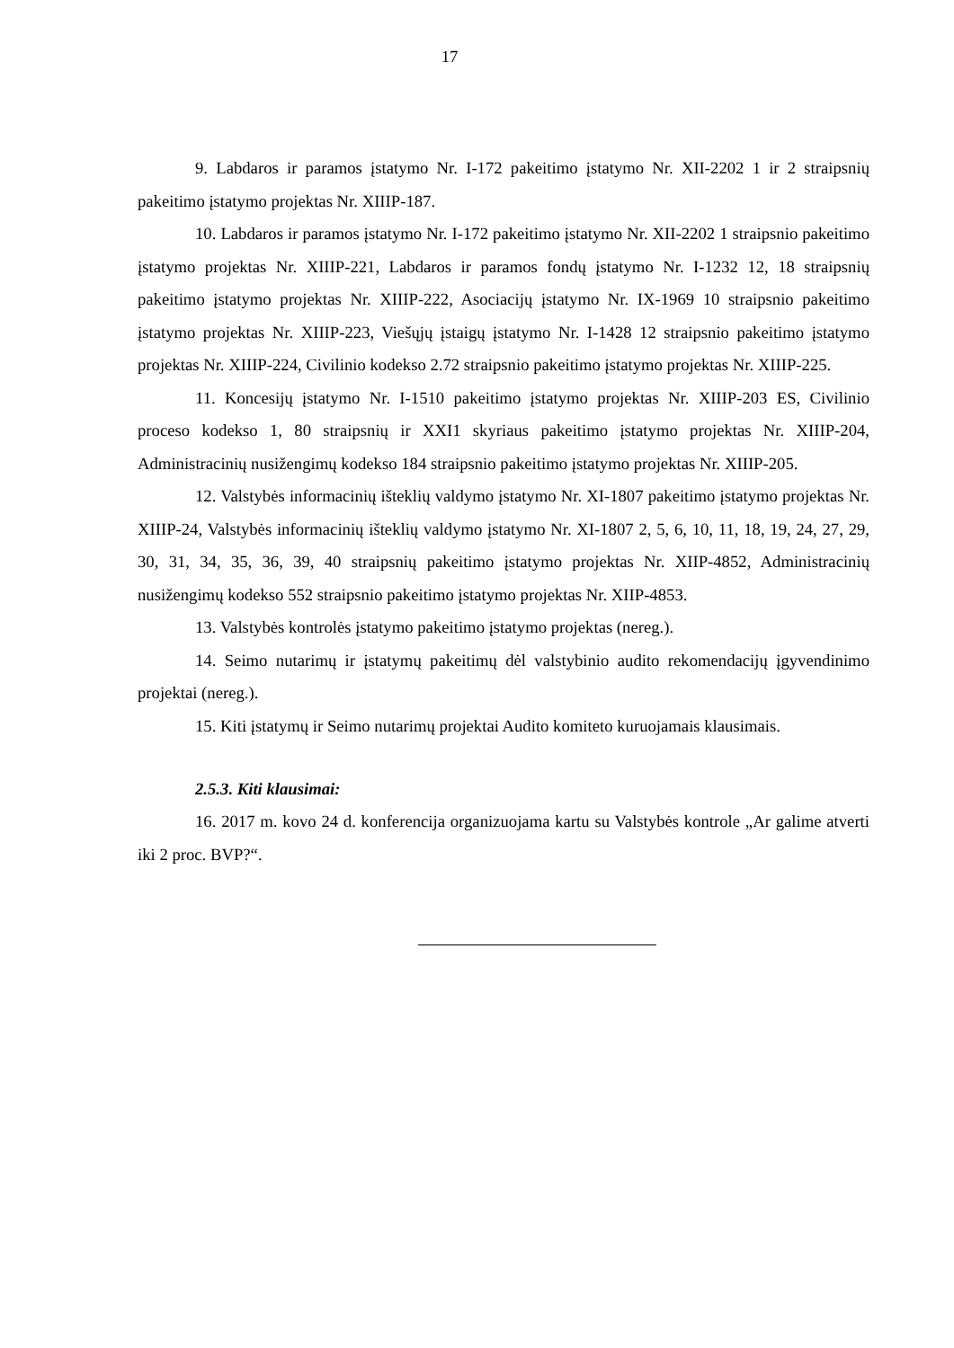17
9. Labdaros ir paramos įstatymo Nr. I-172 pakeitimo įstatymo Nr. XII-2202 1 ir 2 straipsnių pakeitimo įstatymo projektas Nr. XIIIP-187.
10. Labdaros ir paramos įstatymo Nr. I-172 pakeitimo įstatymo Nr. XII-2202 1 straipsnio pakeitimo įstatymo projektas Nr. XIIIP-221, Labdaros ir paramos fondų įstatymo Nr. I-1232 12, 18 straipsnių pakeitimo įstatymo projektas Nr. XIIIP-222, Asociacijų įstatymo Nr. IX-1969 10 straipsnio pakeitimo įstatymo projektas Nr. XIIIP-223, Viešųjų įstaigų įstatymo Nr. I-1428 12 straipsnio pakeitimo įstatymo projektas Nr. XIIIP-224, Civilinio kodekso 2.72 straipsnio pakeitimo įstatymo projektas Nr. XIIIP-225.
11. Koncesijų įstatymo Nr. I-1510 pakeitimo įstatymo projektas Nr. XIIIP-203 ES, Civilinio proceso kodekso 1, 80 straipsnių ir XXI1 skyriaus pakeitimo įstatymo projektas Nr. XIIIP-204, Administracinių nusižengimų kodekso 184 straipsnio pakeitimo įstatymo projektas Nr. XIIIP-205.
12. Valstybės informacinių išteklių valdymo įstatymo Nr. XI-1807 pakeitimo įstatymo projektas Nr. XIIIP-24, Valstybės informacinių išteklių valdymo įstatymo Nr. XI-1807 2, 5, 6, 10, 11, 18, 19, 24, 27, 29, 30, 31, 34, 35, 36, 39, 40 straipsnių pakeitimo įstatymo projektas Nr. XIIP-4852, Administracinių nusižengimų kodekso 552 straipsnio pakeitimo įstatymo projektas Nr. XIIP-4853.
13. Valstybės kontrolės įstatymo pakeitimo įstatymo projektas (nereg.).
14. Seimo nutarimų ir įstatymų pakeitimų dėl valstybinio audito rekomendacijų įgyvendinimo projektai (nereg.).
15. Kiti įstatymų ir Seimo nutarimų projektai Audito komiteto kuruojamais klausimais.
2.5.3. Kiti klausimai:
16. 2017 m. kovo 24 d. konferencija organizuojama kartu su Valstybės kontrole „Ar galime atverti iki 2 proc. BVP?“.